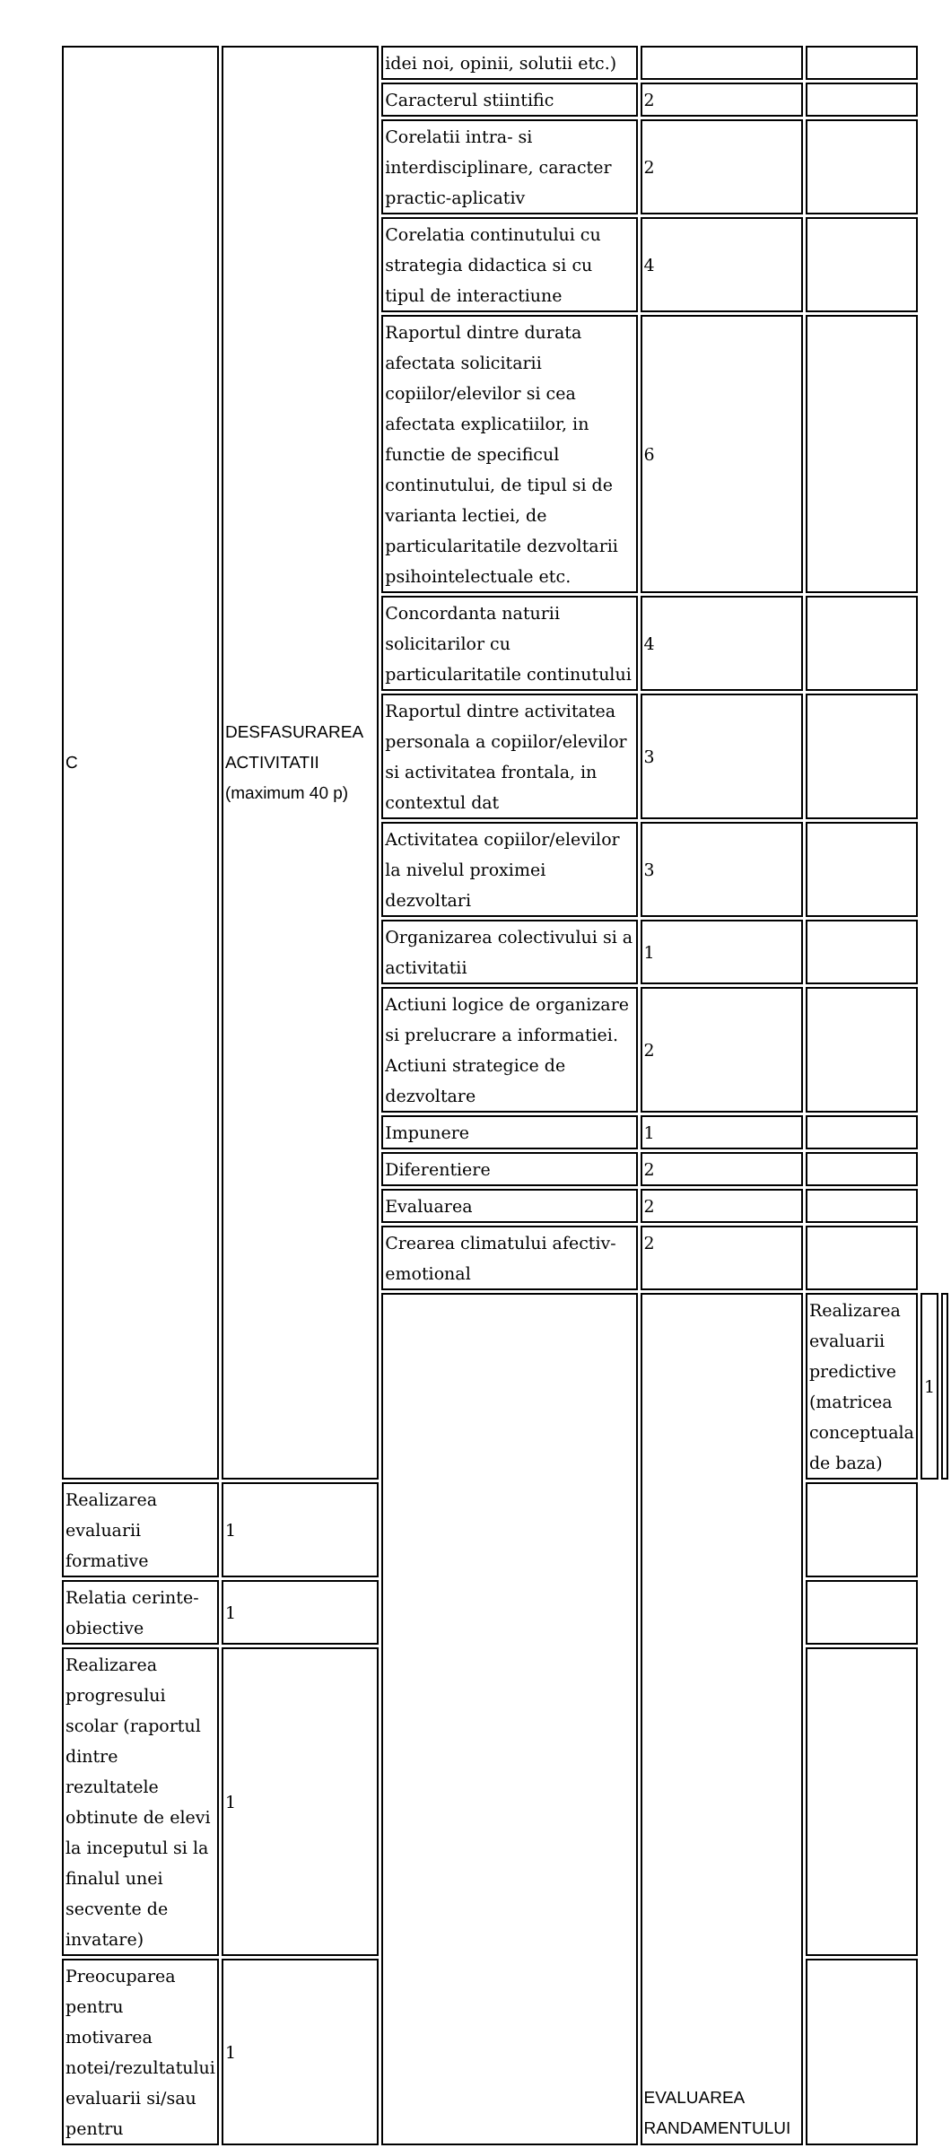| C | DESFASURAREA ACTIVITATII (maximum 40 p) | idei noi, opinii, solutii etc.) | | | | |
| | | Caracterul stiintific | 2 | | | |
| | | Corelatii intra- si interdisciplinare, caracter practic-aplicativ | 2 | | | |
| | | Corelatia continutului cu strategia didactica si cu tipul de interactiune | 4 | | | |
| | | Raportul dintre durata afectata solicitarii copiilor/elevilor si cea afectata explicatiilor, in functie de specificul continutului, de tipul si de varianta lectiei, de particularitatile dezvoltarii psihointelectuale etc. | 6 | | | |
| | | Concordanta naturii solicitarilor cu particularitatile continutului | 4 | | | |
| | | Raportul dintre activitatea personala a copiilor/elevilor si activitatea frontala, in contextul dat | 3 | | | |
| | | Activitatea copiilor/elevilor la nivelul proximei dezvoltari | 3 | | | |
| | | Organizarea colectivului si a activitatii | 1 | | | |
| | | Actiuni logice de organizare si prelucrare a informatiei. Actiuni strategice de dezvoltare | 2 | | | |
| | | Impunere | 1 | | | |
| | | Diferentiere | 2 | | | |
| | | Evaluarea | 2 | | | |
| | | Crearea climatului afectiv-emotional | 2 | | | |
| | | | EVALUAREA RANDAMENTULUI | Realizarea evaluarii predictive (matricea conceptuala de baza) | 1 | |
| Realizarea evaluarii formative | 1 | | | | | |
| Relatia cerinte-obiective | 1 | | | | | |
| Realizarea progresului scolar (raportul dintre rezultatele obtinute de elevi la inceputul si la finalul unei secvente de invatare) | 1 | | | | | |
| Preocuparea pentru motivarea notei/rezultatului evaluarii si/sau pentru | 1 | | | | | |